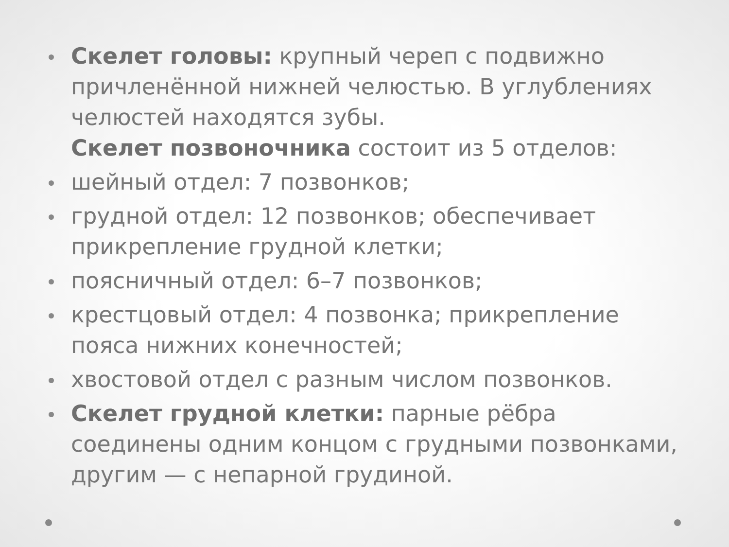Скелет головы: крупный череп с подвижно причленённой нижней челюстью. В углублениях челюстей находятся зубы.
Скелет позвоночника состоит из 5 отделов:
шейный отдел: 7 позвонков;
грудной отдел: 12 позвонков; обеспечивает прикрепление грудной клетки;
поясничный отдел: 6–7 позвонков;
крестцовый отдел: 4 позвонка; прикрепление пояса нижних конечностей;
хвостовой отдел с разным числом позвонков.
Скелет грудной клетки: парные рёбра соединены одним концом с грудными позвонками, другим — с непарной грудиной.